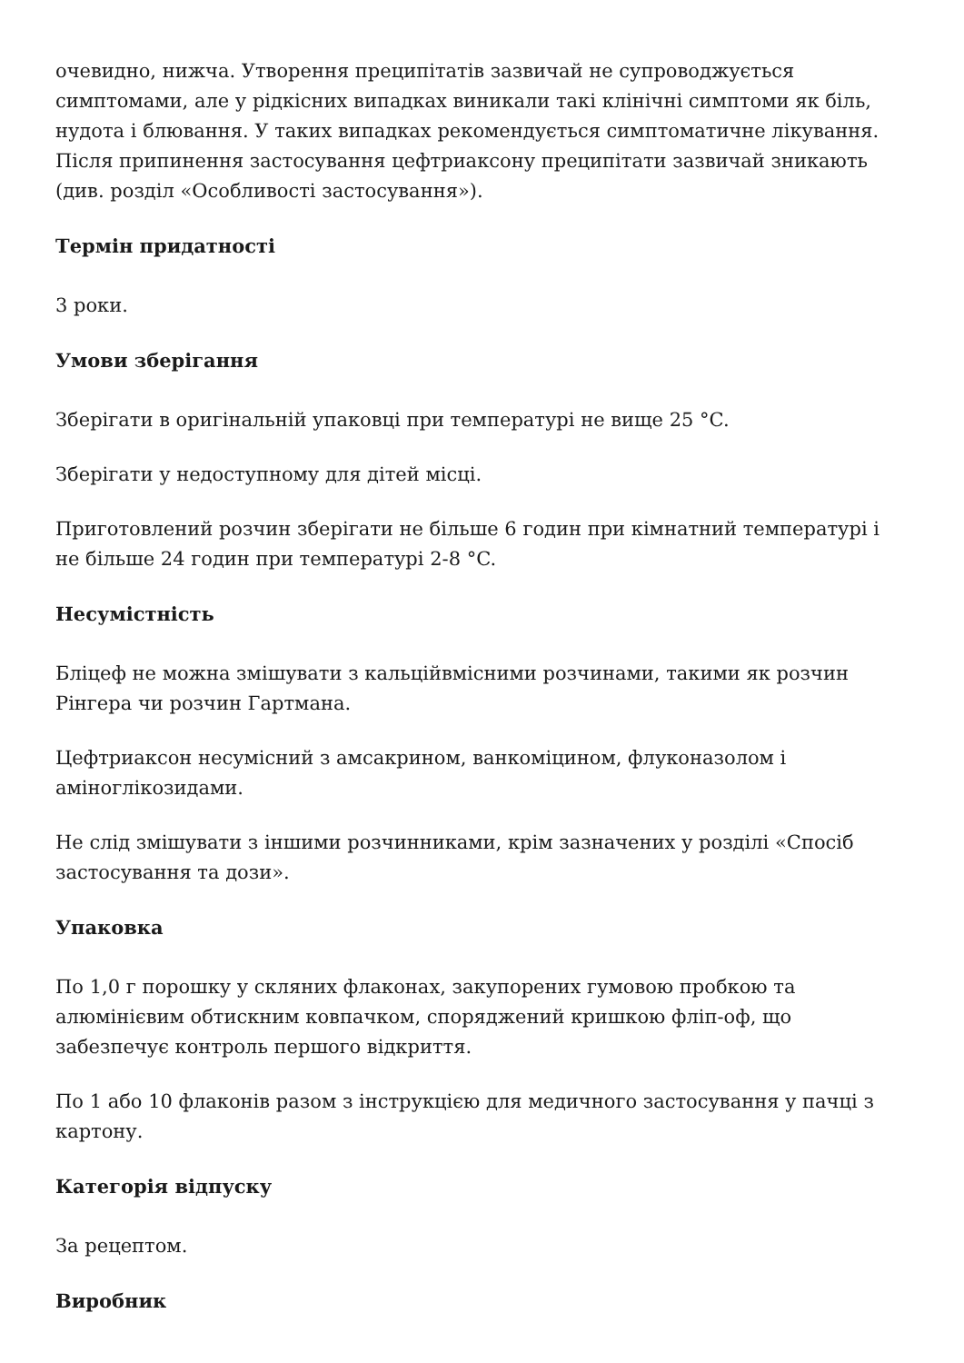очевидно, нижча. Утворення преципітатів зазвичай не супроводжується симптомами, але у рідкісних випадках виникали такі клінічні симптоми як біль, нудота і блювання. У таких випадках рекомендується симптоматичне лікування. Після припинення застосування цефтриаксону преципітати зазвичай зникають (див. розділ «Особливості застосування»).
Термін придатності
3 роки.
Умови зберігання
Зберігати в оригінальній упаковці при температурі не вище 25 °C.
Зберігати у недоступному для дітей місці.
Приготовлений розчин зберігати не більше 6 годин при кімнатний температурі і не більше 24 годин при температурі 2-8 °C.
Несумістність
Бліцеф не можна змішувати з кальційвмісними розчинами, такими як розчин Рінгера чи розчин Гартмана.
Цефтриаксон несумісний з амсакрином, ванкоміцином, флуконазолом і аміноглікозидами.
Не слід змішувати з іншими розчинниками, крім зазначених у розділі «Спосіб застосування та дози».
Упаковка
По 1,0 г порошку у скляних флаконах, закупорених гумовою пробкою та алюмінієвим обтискним ковпачком, споряджений кришкою фліп-оф, що забезпечує контроль першого відкриття.
По 1 або 10 флаконів разом з інструкцією для медичного застосування у пачці з картону.
Категорія відпуску
За рецептом.
Виробник